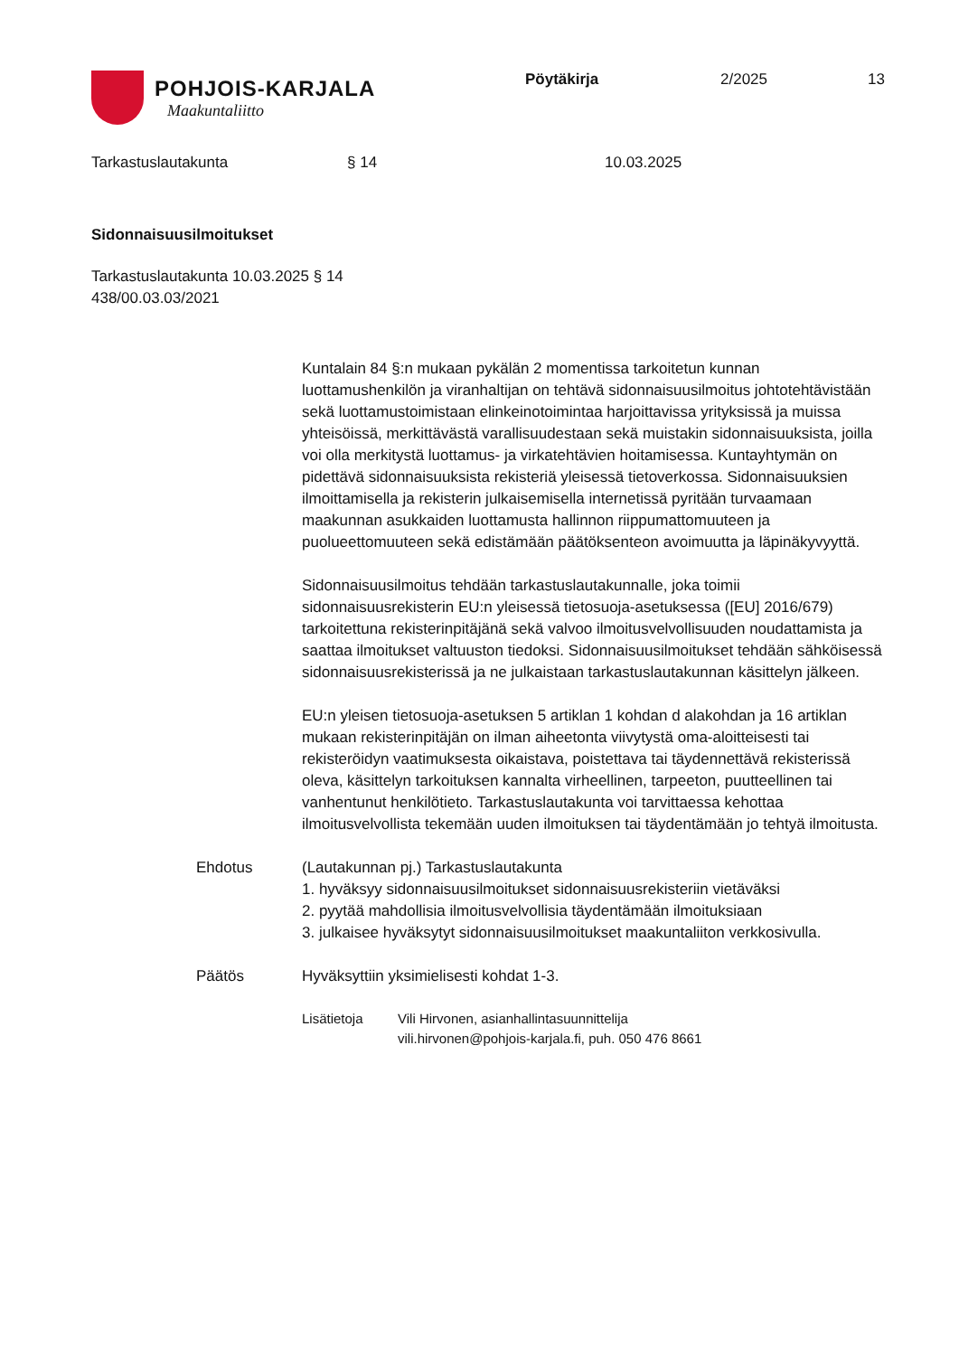POHJOIS-KARJALA
Maakuntaliitto
Pöytäkirja 2/2025 13
Tarkastuslautakunta § 14 10.03.2025
Sidonnaisuusilmoitukset
Tarkastuslautakunta 10.03.2025 § 14
438/00.03.03/2021
Kuntalain 84 §:n mukaan pykälän 2 momentissa tarkoitetun kunnan luottamushenkilön ja viranhaltijan on tehtävä sidonnaisuusilmoitus johtotehtävistään sekä luottamustoimistaan elinkeinotoimintaa harjoittavissa yrityksissä ja muissa yhteisöissä, merkittävästä varallisuudestaan sekä muistakin sidonnaisuuksista, joilla voi olla merkitystä luottamus- ja virkatehtävien hoitamisessa. Kuntayhtymän on pidettävä sidonnaisuuksista rekisteriä yleisessä tietoverkossa. Sidonnaisuuksien ilmoittamisella ja rekisterin julkaisemisella internetissä pyritään turvaamaan maakunnan asukkaiden luottamusta hallinnon riippumattomuuteen ja puolueettomuuteen sekä edistämään päätöksenteon avoimuutta ja läpinäkyvyyttä.
Sidonnaisuusilmoitus tehdään tarkastuslautakunnalle, joka toimii sidonnaisuusrekisterin EU:n yleisessä tietosuoja-asetuksessa ([EU] 2016/679) tarkoitettuna rekisterinpitäjänä sekä valvoo ilmoitusvelvollisuuden noudattamista ja saattaa ilmoitukset valtuuston tiedoksi. Sidonnaisuusilmoitukset tehdään sähköisessä sidonnaisuusrekisterissä ja ne julkaistaan tarkastuslautakunnan käsittelyn jälkeen.
EU:n yleisen tietosuoja-asetuksen 5 artiklan 1 kohdan d alakohdan ja 16 artiklan mukaan rekisterinpitäjän on ilman aiheetonta viivytystä oma-aloitteisesti tai rekisteröidyn vaatimuksesta oikaistava, poistettava tai täydennettävä rekisterissä oleva, käsittelyn tarkoituksen kannalta virheellinen, tarpeeton, puutteellinen tai vanhentunut henkilötieto. Tarkastuslautakunta voi tarvittaessa kehottaa ilmoitusvelvollista tekemään uuden ilmoituksen tai täydentämään jo tehtyä ilmoitusta.
Ehdotus (Lautakunnan pj.) Tarkastuslautakunta
1. hyväksyy sidonnaisuusilmoitukset sidonnaisuusrekisteriin vietäväksi
2. pyytää mahdollisia ilmoitusvelvollisia täydentämään ilmoituksiaan
3. julkaisee hyväksytyt sidonnaisuusilmoitukset maakuntaliiton verkkosivulla.
Päätös Hyväksyttiin yksimielisesti kohdat 1-3.
Lisätietoja Vili Hirvonen, asianhallintasuunnittelija
vili.hirvonen@pohjois-karjala.fi, puh. 050 476 8661